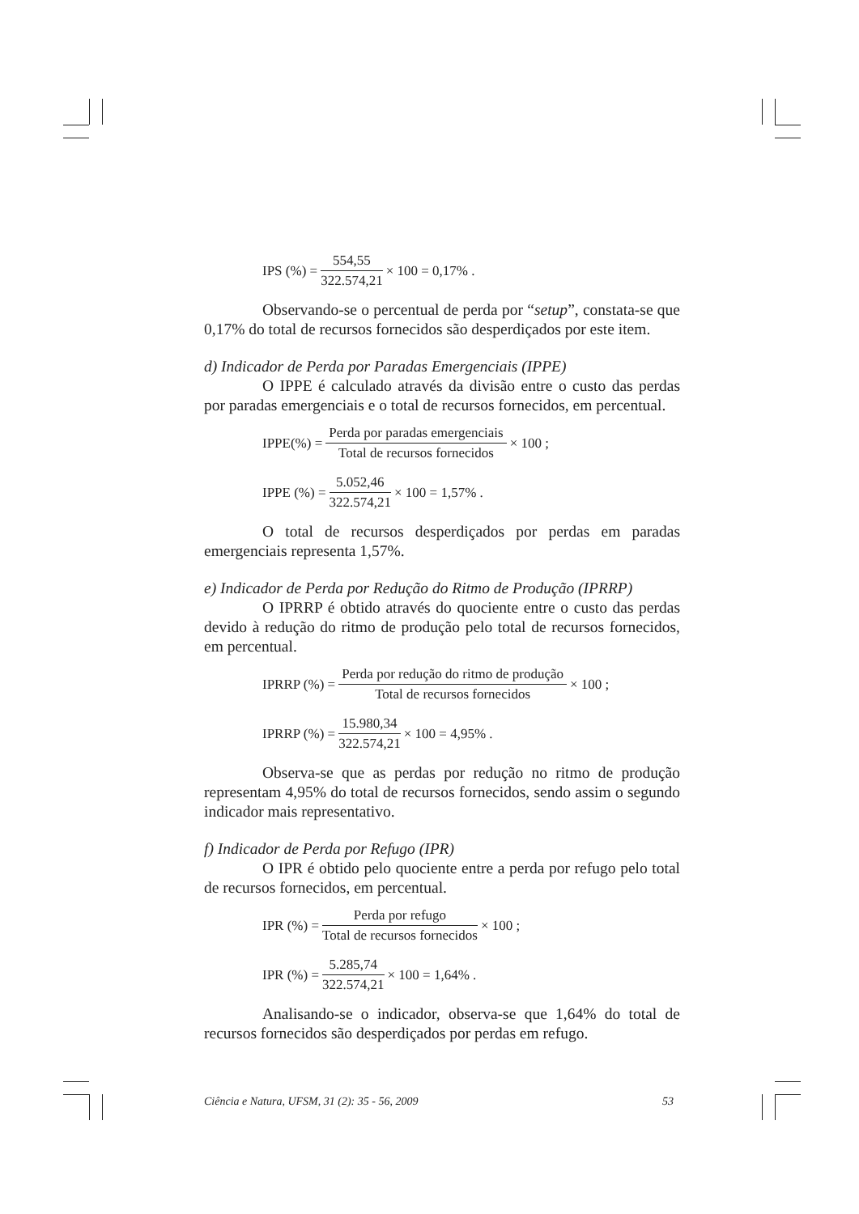IPS (%) = 554,55 322.574,21 × 100 = 0,17% .
Observando-se o percentual de perda por “setup”, constata-se que 0,17% do total de recursos fornecidos são desperdiçados por este item.
d) Indicador de Perda por Paradas Emergenciais (IPPE)
O IPPE é calculado através da divisão entre o custo das perdas por paradas emergenciais e o total de recursos fornecidos, em percentual.
IPPE(%) = Perda por paradas emergenciais Total de recursos fornecidos × 100 ;
IPPE (%) = 5.052,46 322.574,21 × 100 = 1,57% .
O total de recursos desperdiçados por perdas em paradas emergenciais representa 1,57%.
e) Indicador de Perda por Redução do Ritmo de Produção (IPRRP)
O IPRRP é obtido através do quociente entre o custo das perdas devido à redução do ritmo de produção pelo total de recursos fornecidos, em percentual.
IPRRP (%) = Perda por redução do ritmo de produção Total de recursos fornecidos × 100 ;
IPRRP (%) = 15.980,34 322.574,21 × 100 = 4,95% .
Observa-se que as perdas por redução no ritmo de produção representam 4,95% do total de recursos fornecidos, sendo assim o segundo indicador mais representativo.
f) Indicador de Perda por Refugo (IPR)
O IPR é obtido pelo quociente entre a perda por refugo pelo total de recursos fornecidos, em percentual.
IPR (%) = Perda por refugo Total de recursos fornecidos × 100 ;
IPR (%) = 5.285,74 322.574,21 × 100 = 1,64% .
Analisando-se o indicador, observa-se que 1,64% do total de recursos fornecidos são desperdiçados por perdas em refugo.
Ciência e Natura, UFSM, 31 (2): 35 - 56, 2009 53